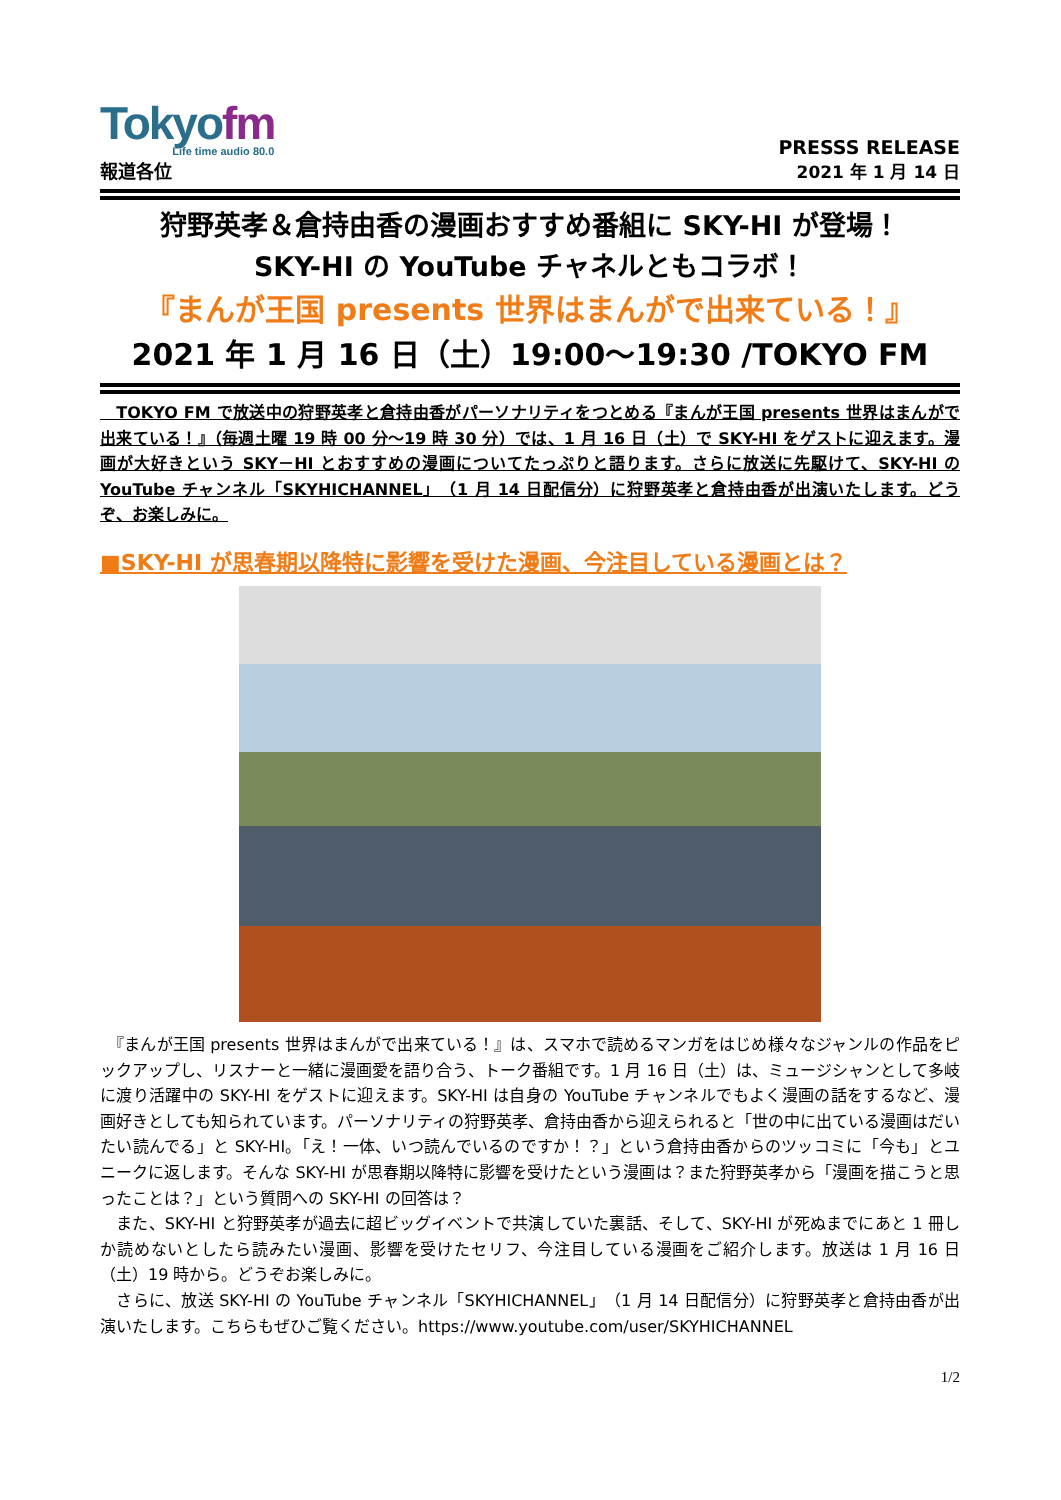Tokyofm
Life time audio 80.0
報道各位
PRESSS RELEASE
2021 年 1 月 14 日
狩野英孝＆倉持由香の漫画おすすめ番組に SKY-HI が登場！
SKY-HI の YouTube チャネルともコラボ！
『まんが王国 presents 世界はまんがで出来ている！』
2021 年 1 月 16 日（土）19:00～19:30 /TOKYO FM
　TOKYO FM で放送中の狩野英孝と倉持由香がパーソナリティをつとめる『まんが王国 presents 世界はまんがで出来ている！』（毎週土曜 19 時 00 分～19 時 30 分）では、1 月 16 日（土）で SKY-HI をゲストに迎えます。漫画が大好きという SKY－HI とおすすめの漫画についてたっぷりと語ります。さらに放送に先駆けて、SKY-HI の YouTube チャンネル「SKYHICHANNEL」（1 月 14 日配信分）に狩野英孝と倉持由香が出演いたします。どうぞ、お楽しみに。
■SKY-HI が思春期以降特に影響を受けた漫画、今注目している漫画とは？
　『まんが王国 presents 世界はまんがで出来ている！』は、スマホで読めるマンガをはじめ様々なジャンルの作品をピックアップし、リスナーと一緒に漫画愛を語り合う、トーク番組です。1 月 16 日（土）は、ミュージシャンとして多岐に渡り活躍中の SKY-HI をゲストに迎えます。SKY-HI は自身の YouTube チャンネルでもよく漫画の話をするなど、漫画好きとしても知られています。パーソナリティの狩野英孝、倉持由香から迎えられると「世の中に出ている漫画はだいたい読んでる」と SKY-HI。「え！一体、いつ読んでいるのですか！？」という倉持由香からのツッコミに「今も」とユニークに返します。そんな SKY-HI が思春期以降特に影響を受けたという漫画は？また狩野英孝から「漫画を描こうと思ったことは？」という質問への SKY-HI の回答は？
　また、SKY-HI と狩野英孝が過去に超ビッグイベントで共演していた裏話、そして、SKY-HI が死ぬまでにあと 1 冊しか読めないとしたら読みたい漫画、影響を受けたセリフ、今注目している漫画をご紹介します。放送は 1 月 16 日（土）19 時から。どうぞお楽しみに。
　さらに、放送 SKY-HI の YouTube チャンネル「SKYHICHANNEL」（1 月 14 日配信分）に狩野英孝と倉持由香が出演いたします。こちらもぜひご覧ください。https://www.youtube.com/user/SKYHICHANNEL
1/2